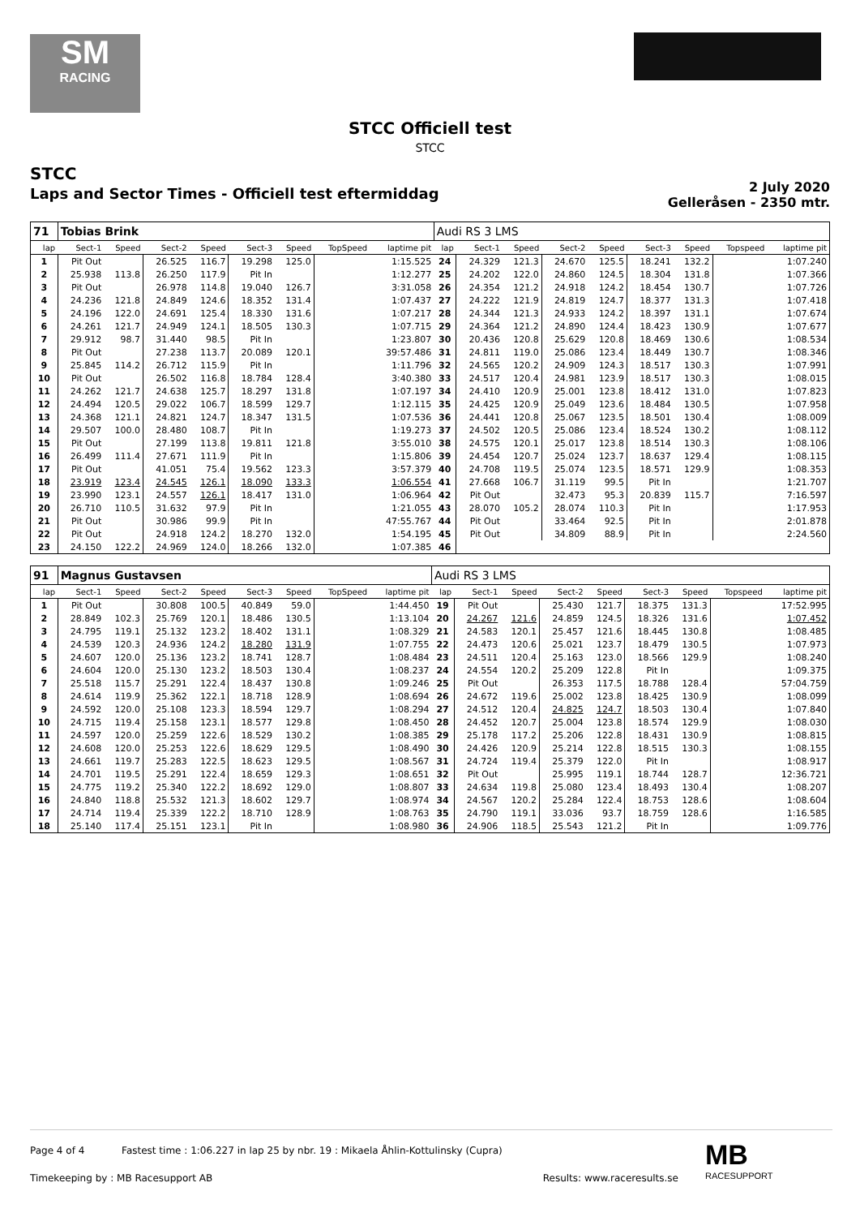SM
RACING
STCC Officiell test
STCC
STCC
Laps and Sector Times - Officiell test eftermiddag
2 July 2020
Gelleråsen - 2350 mtr.
| 71 | Tobias Brink | | | | | | | | Audi RS 3 LMS | | | | | | | | |
| lap | Sect-1 | Speed | Sect-2 | Speed | Sect-3 | Speed | TopSpeed | laptime pit | lap | Sect-1 | Speed | Sect-2 | Speed | Sect-3 | Speed | Topspeed | laptime pit |
| 1 | Pit Out | | 26.525 | 116.7 | 19.298 | 125.0 | | 1:15.525 | 24 | 24.329 | 121.3 | 24.670 | 125.5 | 18.241 | 132.2 | | 1:07.240 |
| 2 | 25.938 | 113.8 | 26.250 | 117.9 | Pit In | | | 1:12.277 | 25 | 24.202 | 122.0 | 24.860 | 124.5 | 18.304 | 131.8 | | 1:07.366 |
| 3 | Pit Out | | 26.978 | 114.8 | 19.040 | 126.7 | | 3:31.058 | 26 | 24.354 | 121.2 | 24.918 | 124.2 | 18.454 | 130.7 | | 1:07.726 |
| 4 | 24.236 | 121.8 | 24.849 | 124.6 | 18.352 | 131.4 | | 1:07.437 | 27 | 24.222 | 121.9 | 24.819 | 124.7 | 18.377 | 131.3 | | 1:07.418 |
| 5 | 24.196 | 122.0 | 24.691 | 125.4 | 18.330 | 131.6 | | 1:07.217 | 28 | 24.344 | 121.3 | 24.933 | 124.2 | 18.397 | 131.1 | | 1:07.674 |
| 6 | 24.261 | 121.7 | 24.949 | 124.1 | 18.505 | 130.3 | | 1:07.715 | 29 | 24.364 | 121.2 | 24.890 | 124.4 | 18.423 | 130.9 | | 1:07.677 |
| 7 | 29.912 | 98.7 | 31.440 | 98.5 | Pit In | | | 1:23.807 | 30 | 20.436 | 120.8 | 25.629 | 120.8 | 18.469 | 130.6 | | 1:08.534 |
| 8 | Pit Out | | 27.238 | 113.7 | 20.089 | 120.1 | | 39:57.486 | 31 | 24.811 | 119.0 | 25.086 | 123.4 | 18.449 | 130.7 | | 1:08.346 |
| 9 | 25.845 | 114.2 | 26.712 | 115.9 | Pit In | | | 1:11.796 | 32 | 24.565 | 120.2 | 24.909 | 124.3 | 18.517 | 130.3 | | 1:07.991 |
| 10 | Pit Out | | 26.502 | 116.8 | 18.784 | 128.4 | | 3:40.380 | 33 | 24.517 | 120.4 | 24.981 | 123.9 | 18.517 | 130.3 | | 1:08.015 |
| 11 | 24.262 | 121.7 | 24.638 | 125.7 | 18.297 | 131.8 | | 1:07.197 | 34 | 24.410 | 120.9 | 25.001 | 123.8 | 18.412 | 131.0 | | 1:07.823 |
| 12 | 24.494 | 120.5 | 29.022 | 106.7 | 18.599 | 129.7 | | 1:12.115 | 35 | 24.425 | 120.9 | 25.049 | 123.6 | 18.484 | 130.5 | | 1:07.958 |
| 13 | 24.368 | 121.1 | 24.821 | 124.7 | 18.347 | 131.5 | | 1:07.536 | 36 | 24.441 | 120.8 | 25.067 | 123.5 | 18.501 | 130.4 | | 1:08.009 |
| 14 | 29.507 | 100.0 | 28.480 | 108.7 | Pit In | | | 1:19.273 | 37 | 24.502 | 120.5 | 25.086 | 123.4 | 18.524 | 130.2 | | 1:08.112 |
| 15 | Pit Out | | 27.199 | 113.8 | 19.811 | 121.8 | | 3:55.010 | 38 | 24.575 | 120.1 | 25.017 | 123.8 | 18.514 | 130.3 | | 1:08.106 |
| 16 | 26.499 | 111.4 | 27.671 | 111.9 | Pit In | | | 1:15.806 | 39 | 24.454 | 120.7 | 25.024 | 123.7 | 18.637 | 129.4 | | 1:08.115 |
| 17 | Pit Out | | 41.051 | 75.4 | 19.562 | 123.3 | | 3:57.379 | 40 | 24.708 | 119.5 | 25.074 | 123.5 | 18.571 | 129.9 | | 1:08.353 |
| 18 | 23.919 | 123.4 | 24.545 | 126.1 | 18.090 | 133.3 | | 1:06.554 | 41 | 27.668 | 106.7 | 31.119 | 99.5 | Pit In | | | 1:21.707 |
| 19 | 23.990 | 123.1 | 24.557 | 126.1 | 18.417 | 131.0 | | 1:06.964 | 42 | Pit Out | | 32.473 | 95.3 | 20.839 | 115.7 | | 7:16.597 |
| 20 | 26.710 | 110.5 | 31.632 | 97.9 | Pit In | | | 1:21.055 | 43 | 28.070 | 105.2 | 28.074 | 110.3 | Pit In | | | 1:17.953 |
| 21 | Pit Out | | 30.986 | 99.9 | Pit In | | | 47:55.767 | 44 | Pit Out | | 33.464 | 92.5 | Pit In | | | 2:01.878 |
| 22 | Pit Out | | 24.918 | 124.2 | 18.270 | 132.0 | | 1:54.195 | 45 | Pit Out | | 34.809 | 88.9 | Pit In | | | 2:24.560 |
| 23 | 24.150 | 122.2 | 24.969 | 124.0 | 18.266 | 132.0 | | 1:07.385 | 46 | | | | | | | | |
| 91 | Magnus Gustavsen | | | | | | | | Audi RS 3 LMS | | | | | | | | |
| lap | Sect-1 | Speed | Sect-2 | Speed | Sect-3 | Speed | TopSpeed | laptime pit | lap | Sect-1 | Speed | Sect-2 | Speed | Sect-3 | Speed | Topspeed | laptime pit |
| 1 | Pit Out | | 30.808 | 100.5 | 40.849 | 59.0 | | 1:44.450 | 19 | Pit Out | | 25.430 | 121.7 | 18.375 | 131.3 | | 17:52.995 |
| 2 | 28.849 | 102.3 | 25.769 | 120.1 | 18.486 | 130.5 | | 1:13.104 | 20 | 24.267 | 121.6 | 24.859 | 124.5 | 18.326 | 131.6 | | 1:07.452 |
| 3 | 24.795 | 119.1 | 25.132 | 123.2 | 18.402 | 131.1 | | 1:08.329 | 21 | 24.583 | 120.1 | 25.457 | 121.6 | 18.445 | 130.8 | | 1:08.485 |
| 4 | 24.539 | 120.3 | 24.936 | 124.2 | 18.280 | 131.9 | | 1:07.755 | 22 | 24.473 | 120.6 | 25.021 | 123.7 | 18.479 | 130.5 | | 1:07.973 |
| 5 | 24.607 | 120.0 | 25.136 | 123.2 | 18.741 | 128.7 | | 1:08.484 | 23 | 24.511 | 120.4 | 25.163 | 123.0 | 18.566 | 129.9 | | 1:08.240 |
| 6 | 24.604 | 120.0 | 25.130 | 123.2 | 18.503 | 130.4 | | 1:08.237 | 24 | 24.554 | 120.2 | 25.209 | 122.8 | Pit In | | | 1:09.375 |
| 7 | 25.518 | 115.7 | 25.291 | 122.4 | 18.437 | 130.8 | | 1:09.246 | 25 | Pit Out | | 26.353 | 117.5 | 18.788 | 128.4 | | 57:04.759 |
| 8 | 24.614 | 119.9 | 25.362 | 122.1 | 18.718 | 128.9 | | 1:08.694 | 26 | 24.672 | 119.6 | 25.002 | 123.8 | 18.425 | 130.9 | | 1:08.099 |
| 9 | 24.592 | 120.0 | 25.108 | 123.3 | 18.594 | 129.7 | | 1:08.294 | 27 | 24.512 | 120.4 | 24.825 | 124.7 | 18.503 | 130.4 | | 1:07.840 |
| 10 | 24.715 | 119.4 | 25.158 | 123.1 | 18.577 | 129.8 | | 1:08.450 | 28 | 24.452 | 120.7 | 25.004 | 123.8 | 18.574 | 129.9 | | 1:08.030 |
| 11 | 24.597 | 120.0 | 25.259 | 122.6 | 18.529 | 130.2 | | 1:08.385 | 29 | 25.178 | 117.2 | 25.206 | 122.8 | 18.431 | 130.9 | | 1:08.815 |
| 12 | 24.608 | 120.0 | 25.253 | 122.6 | 18.629 | 129.5 | | 1:08.490 | 30 | 24.426 | 120.9 | 25.214 | 122.8 | 18.515 | 130.3 | | 1:08.155 |
| 13 | 24.661 | 119.7 | 25.283 | 122.5 | 18.623 | 129.5 | | 1:08.567 | 31 | 24.724 | 119.4 | 25.379 | 122.0 | Pit In | | | 1:08.917 |
| 14 | 24.701 | 119.5 | 25.291 | 122.4 | 18.659 | 129.3 | | 1:08.651 | 32 | Pit Out | | 25.995 | 119.1 | 18.744 | 128.7 | | 12:36.721 |
| 15 | 24.775 | 119.2 | 25.340 | 122.2 | 18.692 | 129.0 | | 1:08.807 | 33 | 24.634 | 119.8 | 25.080 | 123.4 | 18.493 | 130.4 | | 1:08.207 |
| 16 | 24.840 | 118.8 | 25.532 | 121.3 | 18.602 | 129.7 | | 1:08.974 | 34 | 24.567 | 120.2 | 25.284 | 122.4 | 18.753 | 128.6 | | 1:08.604 |
| 17 | 24.714 | 119.4 | 25.339 | 122.2 | 18.710 | 128.9 | | 1:08.763 | 35 | 24.790 | 119.1 | 33.036 | 93.7 | 18.759 | 128.6 | | 1:16.585 |
| 18 | 25.140 | 117.4 | 25.151 | 123.1 | Pit In | | | 1:08.980 | 36 | 24.906 | 118.5 | 25.543 | 121.2 | Pit In | | | 1:09.776 |
Page 4 of 4 Fastest time : 1:06.227 in lap 25 by nbr. 19 : Mikaela Åhlin-Kottulinsky (Cupra)
Timekeeping by : MB Racesupport AB Results: www.raceresults.se
MB
RACESUPPORT